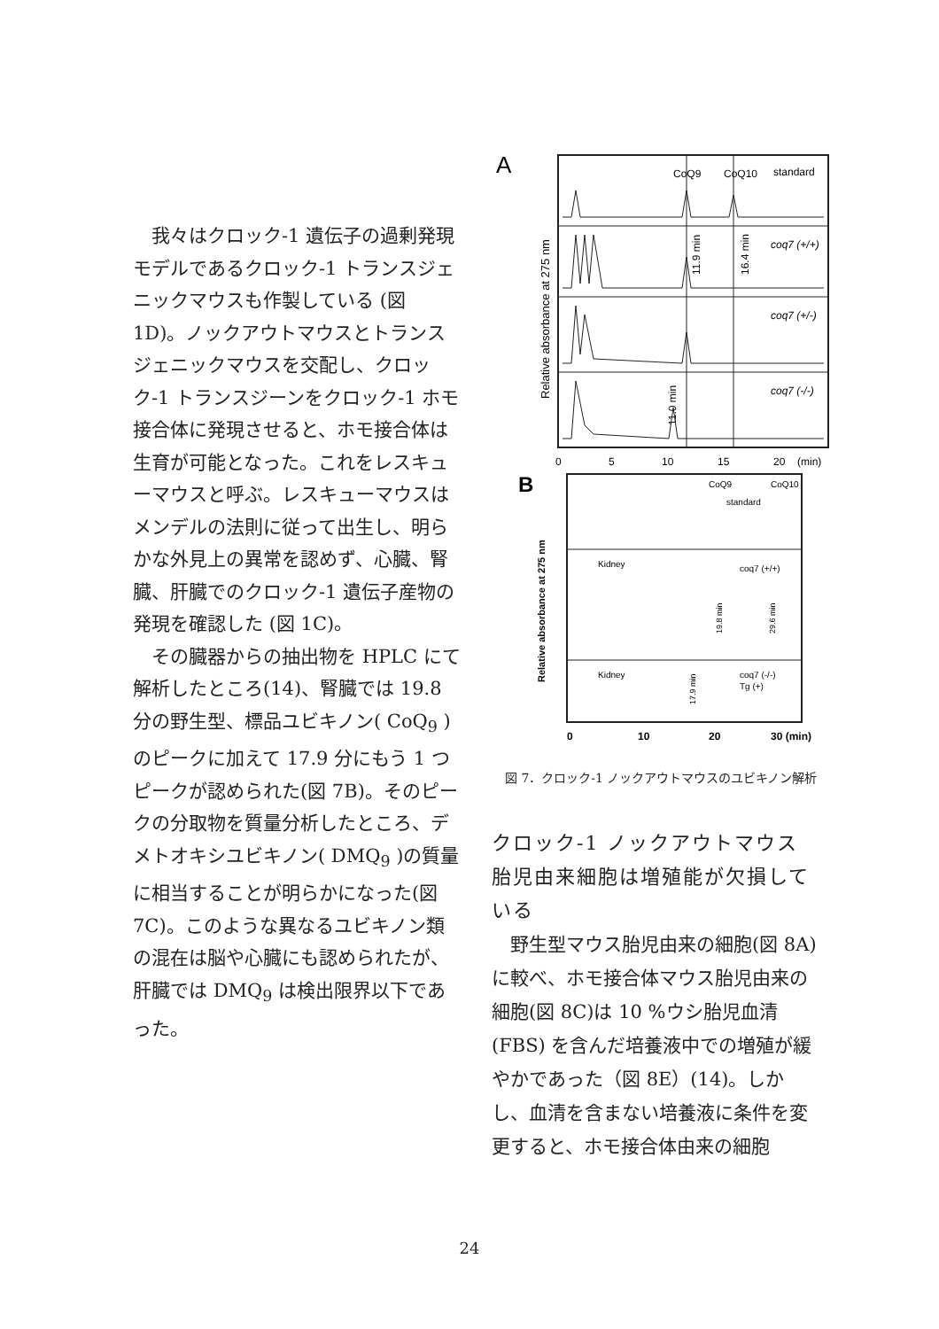我々はクロック-1 遺伝子の過剰発現モデルであるクロック-1 トランスジェニックマウスも作製している (図 1D)。ノックアウトマウスとトランスジェニックマウスを交配し、クロック-1 トランスジーンをクロック-1 ホモ接合体に発現させると、ホモ接合体は生育が可能となった。これをレスキューマウスと呼ぶ。レスキューマウスはメンデルの法則に従って出生し、明らかな外見上の異常を認めず、心臓、腎臓、肝臓でのクロック-1 遺伝子産物の発現を確認した (図 1C)。
その臓器からの抽出物を HPLC にて解析したところ(14)、腎臓では 19.8 分の野生型、標品ユビキノン( CoQ<sub>9</sub> ) のピークに加えて 17.9 分にもう 1 つピークが認められた(図 7B)。そのピークの分取物を質量分析したところ、デメトオキシユビキノン( DMQ<sub>9</sub> )の質量に相当することが明らかになった(図 7C)。このような異なるユビキノン類の混在は脳や心臓にも認められたが、肝臓では DMQ<sub>9</sub> は検出限界以下であった。
A
CoQ9
CoQ10
standard
coq7 (+/+)
coq7 (+/-)
coq7 (-/-)
11.9 min
16.4 min
11.0 min
Relative absorbance at 275 nm
0
5
10
15
20
(min)
B
CoQ9
CoQ10
standard
Kidney
coq7 (+/+)
Kidney
coq7 (-/-)
Tg (+)
19.8 min
29.6 min
17.9 min
Relative absorbance at 275 nm
0
10
20
30 (min)
図 7．クロック-1 ノックアウトマウスのユビキノン解析
クロック-1 ノックアウトマウス胎児由来細胞は増殖能が欠損している
野生型マウス胎児由来の細胞(図 8A)に較べ、ホモ接合体マウス胎児由来の細胞(図 8C)は 10 %ウシ胎児血清 (FBS) を含んだ培養液中での増殖が緩やかであった（図 8E）(14)。しかし、血清を含まない培養液に条件を変更すると、ホモ接合体由来の細胞
24